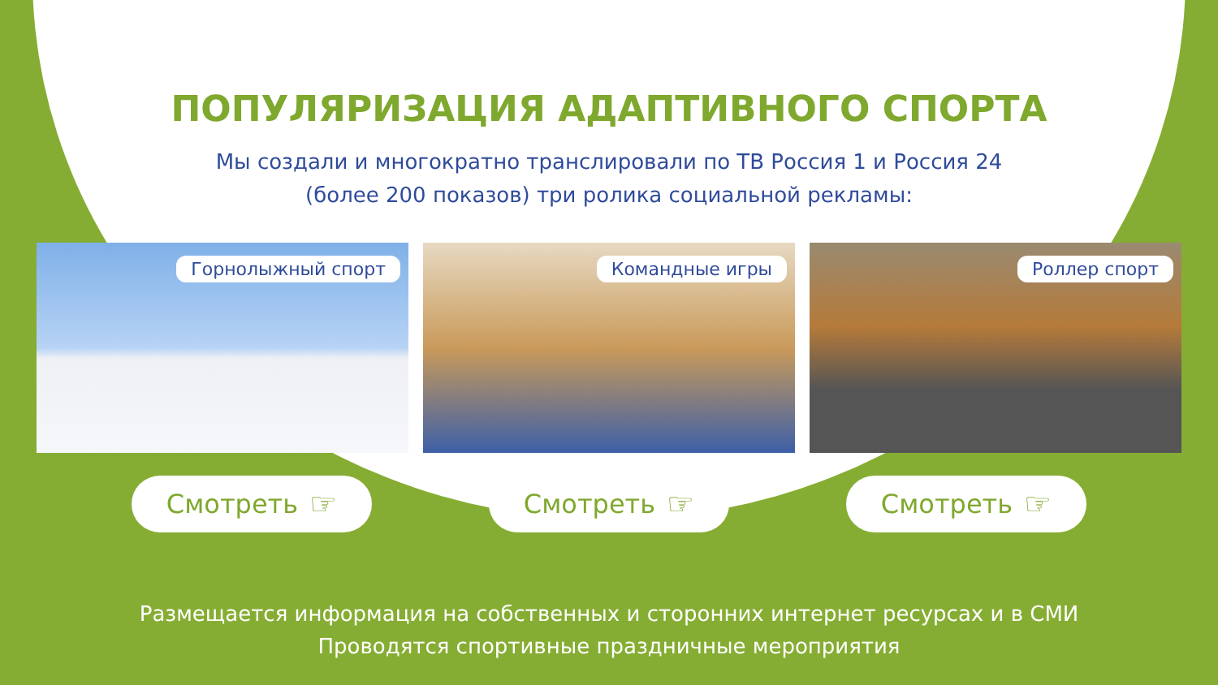ПОПУЛЯРИЗАЦИЯ АДАПТИВНОГО СПОРТА
Мы создали и многократно транслировали по ТВ Россия 1 и Россия 24
(более 200 показов) три ролика социальной рекламы:
Горнолыжный спорт
Командные игры
Роллер спорт
Смотреть ☞
Смотреть ☞
Смотреть ☞
Размещается информация на собственных и сторонних интернет ресурсах и в СМИ
Проводятся спортивные праздничные мероприятия